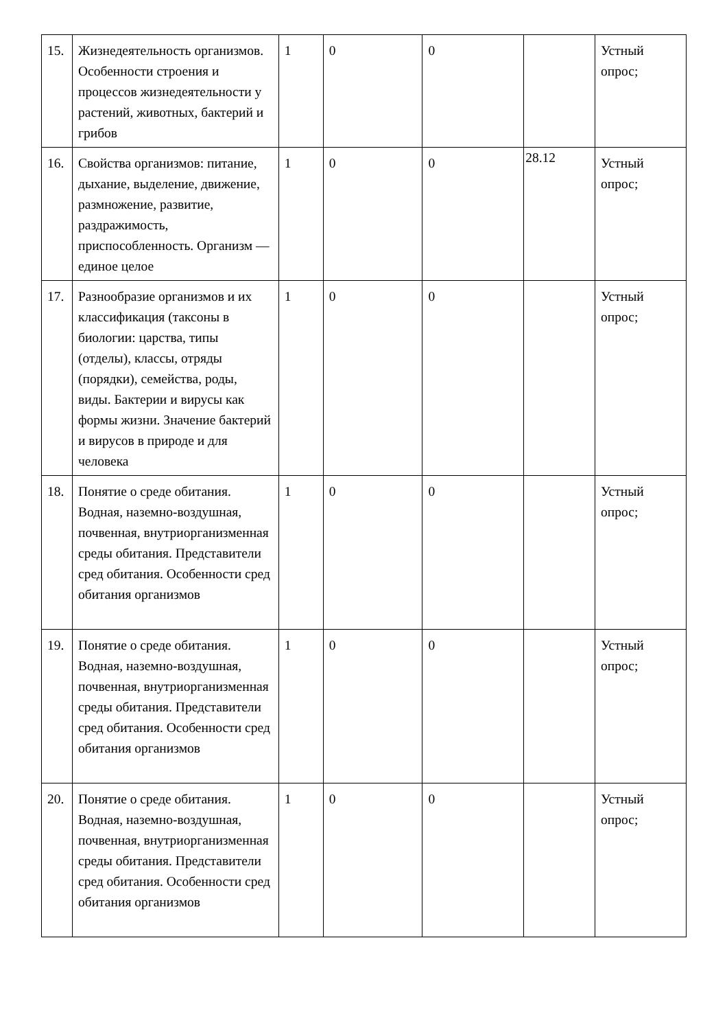| 15. | Жизнедеятельность организмов. Особенности строения и процессов жизнедеятельности у растений, животных, бактерий и грибов | 1 | 0 | 0 | | Устный опрос; |
| 16. | Свойства организмов: питание, дыхание, выделение, движение, размножение, развитие, раздражимость, приспособленность. Организм — единое целое | 1 | 0 | 0 | 28.12 | Устный опрос; |
| 17. | Разнообразие организмов и их классификация (таксоны в биологии: царства, типы (отделы), классы, отряды (порядки), семейства, роды, виды. Бактерии и вирусы как формы жизни. Значение бактерий и вирусов в природе и для человека | 1 | 0 | 0 | | Устный опрос; |
| 18. | Понятие о среде обитания. Водная, наземно-воздушная, почвенная, внутриорганизменная среды обитания. Представители сред обитания. Особенности сред обитания организмов | 1 | 0 | 0 | | Устный опрос; |
| 19. | Понятие о среде обитания. Водная, наземно-воздушная, почвенная, внутриорганизменная среды обитания. Представители сред обитания. Особенности сред обитания организмов | 1 | 0 | 0 | | Устный опрос; |
| 20. | Понятие о среде обитания. Водная, наземно-воздушная, почвенная, внутриорганизменная среды обитания. Представители сред обитания. Особенности сред обитания организмов | 1 | 0 | 0 | | Устный опрос; |